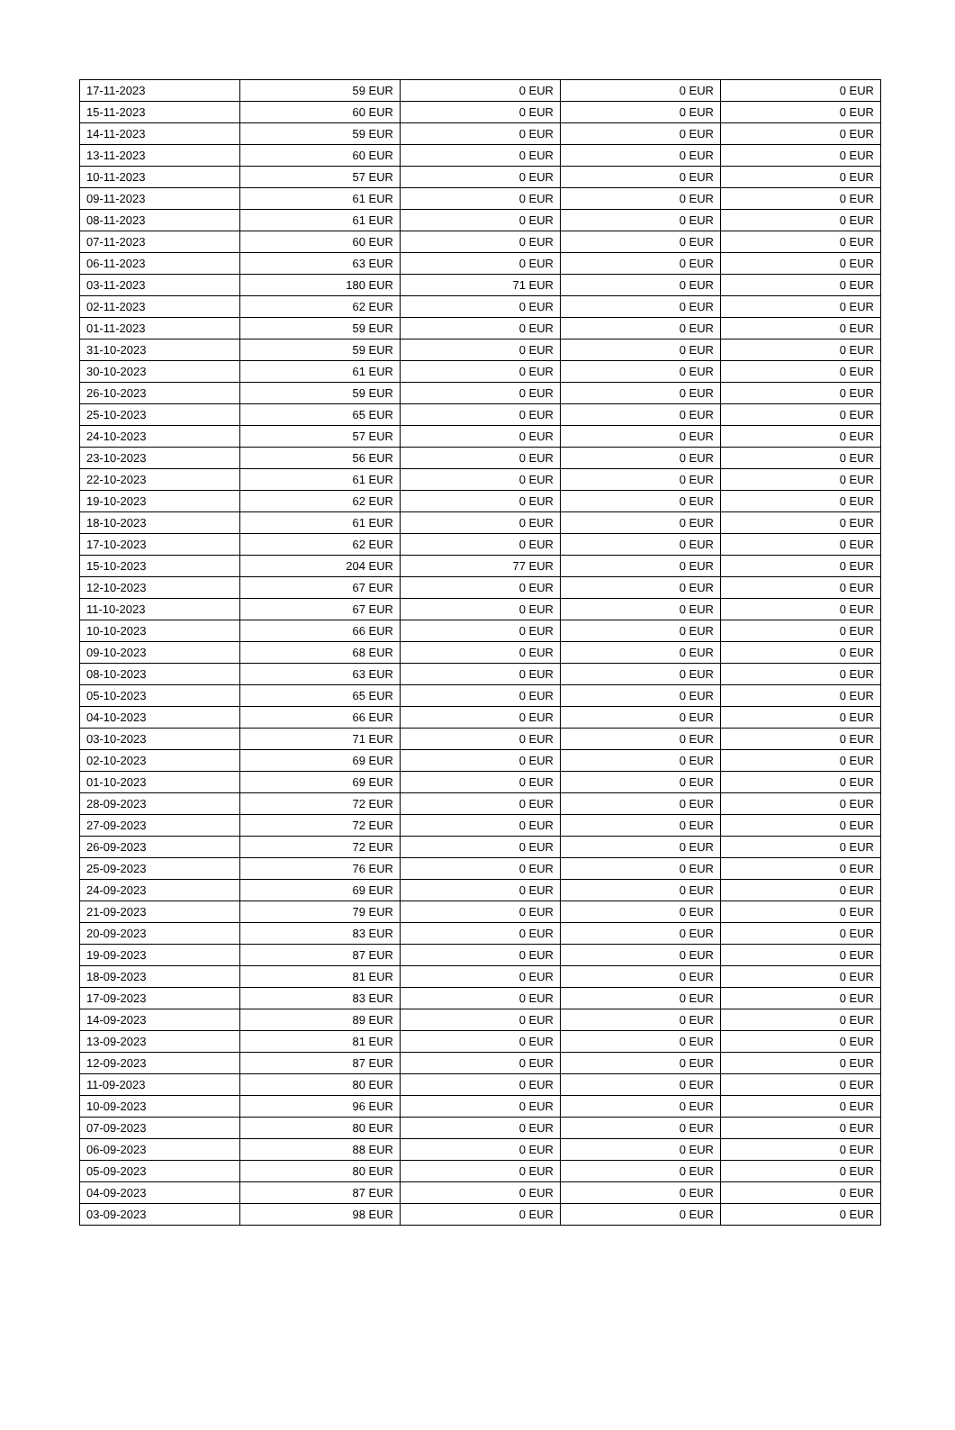| 17-11-2023 | 59 EUR | 0 EUR | 0 EUR | 0 EUR |
| 15-11-2023 | 60 EUR | 0 EUR | 0 EUR | 0 EUR |
| 14-11-2023 | 59 EUR | 0 EUR | 0 EUR | 0 EUR |
| 13-11-2023 | 60 EUR | 0 EUR | 0 EUR | 0 EUR |
| 10-11-2023 | 57 EUR | 0 EUR | 0 EUR | 0 EUR |
| 09-11-2023 | 61 EUR | 0 EUR | 0 EUR | 0 EUR |
| 08-11-2023 | 61 EUR | 0 EUR | 0 EUR | 0 EUR |
| 07-11-2023 | 60 EUR | 0 EUR | 0 EUR | 0 EUR |
| 06-11-2023 | 63 EUR | 0 EUR | 0 EUR | 0 EUR |
| 03-11-2023 | 180 EUR | 71 EUR | 0 EUR | 0 EUR |
| 02-11-2023 | 62 EUR | 0 EUR | 0 EUR | 0 EUR |
| 01-11-2023 | 59 EUR | 0 EUR | 0 EUR | 0 EUR |
| 31-10-2023 | 59 EUR | 0 EUR | 0 EUR | 0 EUR |
| 30-10-2023 | 61 EUR | 0 EUR | 0 EUR | 0 EUR |
| 26-10-2023 | 59 EUR | 0 EUR | 0 EUR | 0 EUR |
| 25-10-2023 | 65 EUR | 0 EUR | 0 EUR | 0 EUR |
| 24-10-2023 | 57 EUR | 0 EUR | 0 EUR | 0 EUR |
| 23-10-2023 | 56 EUR | 0 EUR | 0 EUR | 0 EUR |
| 22-10-2023 | 61 EUR | 0 EUR | 0 EUR | 0 EUR |
| 19-10-2023 | 62 EUR | 0 EUR | 0 EUR | 0 EUR |
| 18-10-2023 | 61 EUR | 0 EUR | 0 EUR | 0 EUR |
| 17-10-2023 | 62 EUR | 0 EUR | 0 EUR | 0 EUR |
| 15-10-2023 | 204 EUR | 77 EUR | 0 EUR | 0 EUR |
| 12-10-2023 | 67 EUR | 0 EUR | 0 EUR | 0 EUR |
| 11-10-2023 | 67 EUR | 0 EUR | 0 EUR | 0 EUR |
| 10-10-2023 | 66 EUR | 0 EUR | 0 EUR | 0 EUR |
| 09-10-2023 | 68 EUR | 0 EUR | 0 EUR | 0 EUR |
| 08-10-2023 | 63 EUR | 0 EUR | 0 EUR | 0 EUR |
| 05-10-2023 | 65 EUR | 0 EUR | 0 EUR | 0 EUR |
| 04-10-2023 | 66 EUR | 0 EUR | 0 EUR | 0 EUR |
| 03-10-2023 | 71 EUR | 0 EUR | 0 EUR | 0 EUR |
| 02-10-2023 | 69 EUR | 0 EUR | 0 EUR | 0 EUR |
| 01-10-2023 | 69 EUR | 0 EUR | 0 EUR | 0 EUR |
| 28-09-2023 | 72 EUR | 0 EUR | 0 EUR | 0 EUR |
| 27-09-2023 | 72 EUR | 0 EUR | 0 EUR | 0 EUR |
| 26-09-2023 | 72 EUR | 0 EUR | 0 EUR | 0 EUR |
| 25-09-2023 | 76 EUR | 0 EUR | 0 EUR | 0 EUR |
| 24-09-2023 | 69 EUR | 0 EUR | 0 EUR | 0 EUR |
| 21-09-2023 | 79 EUR | 0 EUR | 0 EUR | 0 EUR |
| 20-09-2023 | 83 EUR | 0 EUR | 0 EUR | 0 EUR |
| 19-09-2023 | 87 EUR | 0 EUR | 0 EUR | 0 EUR |
| 18-09-2023 | 81 EUR | 0 EUR | 0 EUR | 0 EUR |
| 17-09-2023 | 83 EUR | 0 EUR | 0 EUR | 0 EUR |
| 14-09-2023 | 89 EUR | 0 EUR | 0 EUR | 0 EUR |
| 13-09-2023 | 81 EUR | 0 EUR | 0 EUR | 0 EUR |
| 12-09-2023 | 87 EUR | 0 EUR | 0 EUR | 0 EUR |
| 11-09-2023 | 80 EUR | 0 EUR | 0 EUR | 0 EUR |
| 10-09-2023 | 96 EUR | 0 EUR | 0 EUR | 0 EUR |
| 07-09-2023 | 80 EUR | 0 EUR | 0 EUR | 0 EUR |
| 06-09-2023 | 88 EUR | 0 EUR | 0 EUR | 0 EUR |
| 05-09-2023 | 80 EUR | 0 EUR | 0 EUR | 0 EUR |
| 04-09-2023 | 87 EUR | 0 EUR | 0 EUR | 0 EUR |
| 03-09-2023 | 98 EUR | 0 EUR | 0 EUR | 0 EUR |